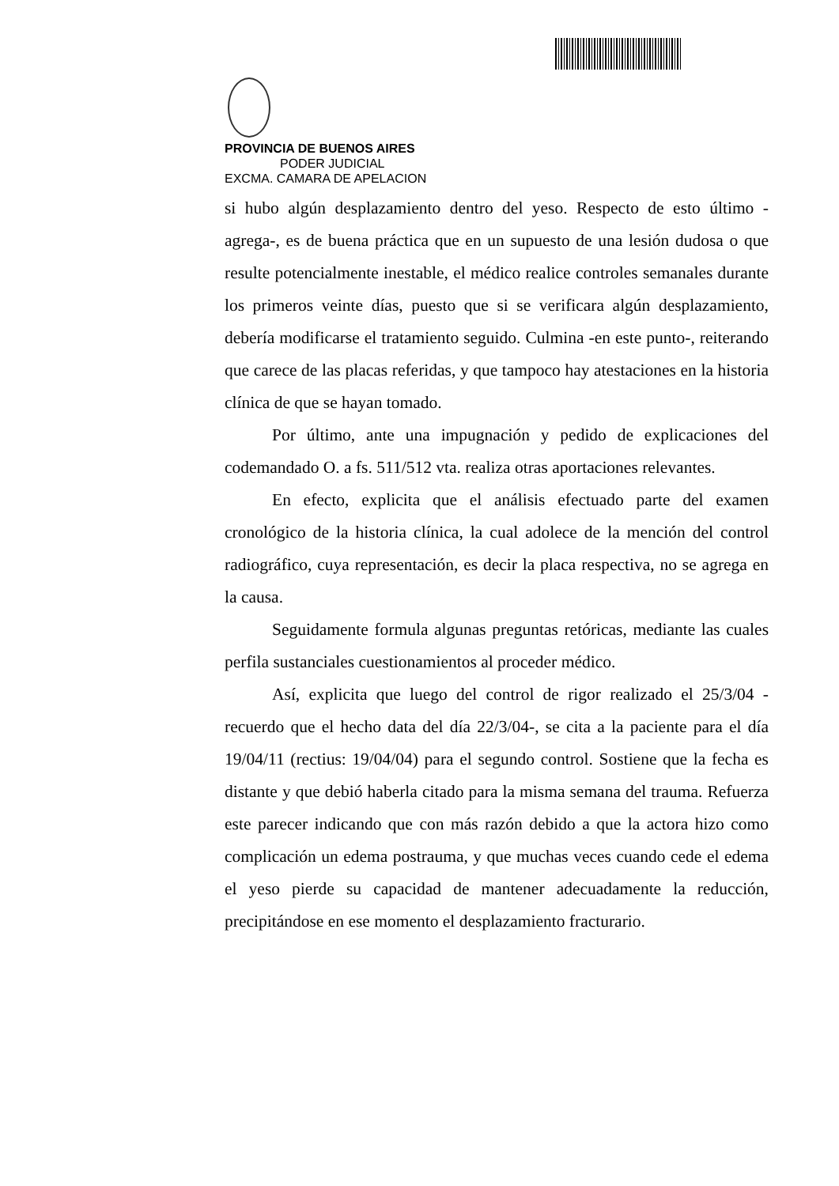PROVINCIA DE BUENOS AIRES
PODER JUDICIAL
EXCMA. CAMARA DE APELACION
si hubo algún desplazamiento dentro del yeso. Respecto de esto último -agrega-, es de buena práctica que en un supuesto de una lesión dudosa o que resulte potencialmente inestable, el médico realice controles semanales durante los primeros veinte días, puesto que si se verificara algún desplazamiento, debería modificarse el tratamiento seguido. Culmina -en este punto-, reiterando que carece de las placas referidas, y que tampoco hay atestaciones en la historia clínica de que se hayan tomado.
Por último, ante una impugnación y pedido de explicaciones del codemandado O. a fs. 511/512 vta. realiza otras aportaciones relevantes.
En efecto, explicita que el análisis efectuado parte del examen cronológico de la historia clínica, la cual adolece de la mención del control radiográfico, cuya representación, es decir la placa respectiva, no se agrega en la causa.
Seguidamente formula algunas preguntas retóricas, mediante las cuales perfila sustanciales cuestionamientos al proceder médico.
Así, explicita que luego del control de rigor realizado el 25/3/04 -recuerdo que el hecho data del día 22/3/04-, se cita a la paciente para el día 19/04/11 (rectius: 19/04/04) para el segundo control. Sostiene que la fecha es distante y que debió haberla citado para la misma semana del trauma. Refuerza este parecer indicando que con más razón debido a que la actora hizo como complicación un edema postrauma, y que muchas veces cuando cede el edema el yeso pierde su capacidad de mantener adecuadamente la reducción, precipitándose en ese momento el desplazamiento fracturario.